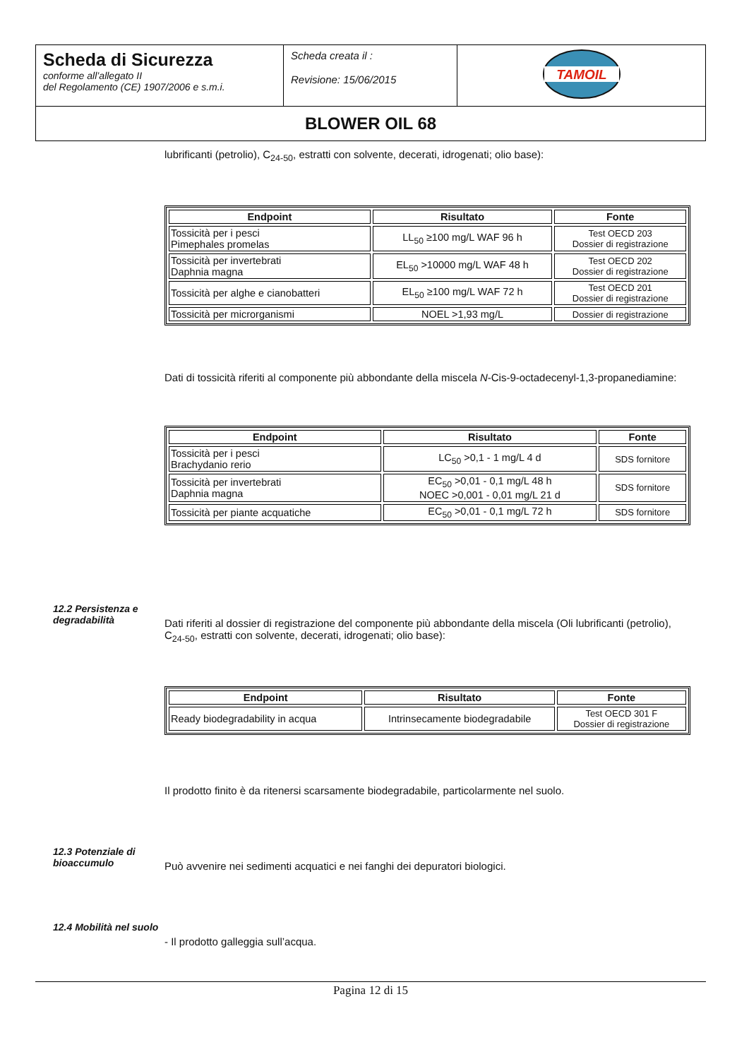| Scheda di Sicurezza conforme all’allegato II del Regolamento (CE) 1907/2006 e s.m.i. | Scheda creata il : Revisione: 15/06/2015 | TAMOIL |
| BLOWER OIL 68 | | |
lubrificanti (petrolio), C<sub>24-50</sub>, estratti con solvente, decerati, idrogenati; olio base):
| Endpoint | Risultato | Fonte |
| --- | --- | --- |
| Tossicità per i pesci Pimephales promelas | LL<sub>50</sub> ≥100 mg/L WAF 96 h | Test OECD 203 Dossier di registrazione |
| Tossicità per invertebrati Daphnia magna | EL<sub>50</sub> >10000 mg/L WAF 48 h | Test OECD 202 Dossier di registrazione |
| Tossicità per alghe e cianobatteri | EL<sub>50</sub> ≥100 mg/L WAF 72 h | Test OECD 201 Dossier di registrazione |
| Tossicità per microrganismi | NOEL >1,93 mg/L | Dossier di registrazione |
Dati di tossicità riferiti al componente più abbondante della miscela N-Cis-9-octadecenyl-1,3-propanediamine:
| Endpoint | Risultato | Fonte |
| --- | --- | --- |
| Tossicità per i pesci Brachydanio rerio | LC<sub>50</sub> >0,1 - 1 mg/L 4 d | SDS fornitore |
| Tossicità per invertebrati Daphnia magna | EC<sub>50</sub> >0,01 - 0,1 mg/L 48 h NOEC >0,001 - 0,01 mg/L 21 d | SDS fornitore |
| Tossicità per piante acquatiche | EC<sub>50</sub> >0,01 - 0,1 mg/L 72 h | SDS fornitore |
12.2 Persistenza e degradabilità
Dati riferiti al dossier di registrazione del componente più abbondante della miscela (Oli lubrificanti (petrolio), C<sub>24-50</sub>, estratti con solvente, decerati, idrogenati; olio base):
| Endpoint | Risultato | Fonte |
| --- | --- | --- |
| Ready biodegradability in acqua | Intrinsecamente biodegradabile | Test OECD 301 F Dossier di registrazione |
Il prodotto finito è da ritenersi scarsamente biodegradabile, particolarmente nel suolo.
12.3 Potenziale di bioaccumulo
Può avvenire nei sedimenti acquatici e nei fanghi dei depuratori biologici.
12.4 Mobilità nel suolo
- Il prodotto galleggia sull’acqua.
Pagina 12 di 15